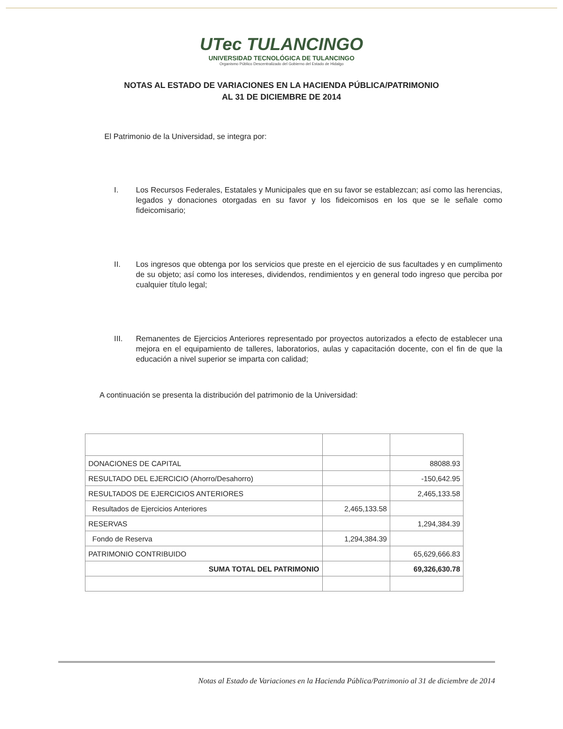UTec TULANCINGO
UNIVERSIDAD TECNOLÓGICA DE TULANCINGO
Organismo Público Descentralizado del Gobierno del Estado de Hidalgo
NOTAS AL ESTADO DE VARIACIONES EN LA HACIENDA PÚBLICA/PATRIMONIO
AL 31 DE DICIEMBRE DE 2014
El Patrimonio de la Universidad, se integra por:
I. Los Recursos Federales, Estatales y Municipales que en su favor se establezcan; así como las herencias, legados y donaciones otorgadas en su favor y los fideicomisos en los que se le señale como fideicomisario;
II. Los ingresos que obtenga por los servicios que preste en el ejercicio de sus facultades y en cumplimento de su objeto; así como los intereses, dividendos, rendimientos y en general todo ingreso que perciba por cualquier título legal;
III. Remanentes de Ejercicios Anteriores representado por proyectos autorizados a efecto de establecer una mejora en el equipamiento de talleres, laboratorios, aulas y capacitación docente, con el fin de que la educación a nivel superior se imparta con calidad;
A continuación se presenta la distribución del patrimonio de la Universidad:
| DONACIONES DE CAPITAL | | 88088.93 |
| RESULTADO DEL EJERCICIO (Ahorro/Desahorro) | | -150,642.95 |
| RESULTADOS DE EJERCICIOS ANTERIORES | | 2,465,133.58 |
| Resultados de Ejercicios Anteriores | 2,465,133.58 | |
| RESERVAS | | 1,294,384.39 |
| Fondo de Reserva | 1,294,384.39 | |
| PATRIMONIO CONTRIBUIDO | | 65,629,666.83 |
| SUMA TOTAL DEL PATRIMONIO | | 69,326,630.78 |
Notas al Estado de Variaciones en la Hacienda Pública/Patrimonio al 31 de diciembre de 2014